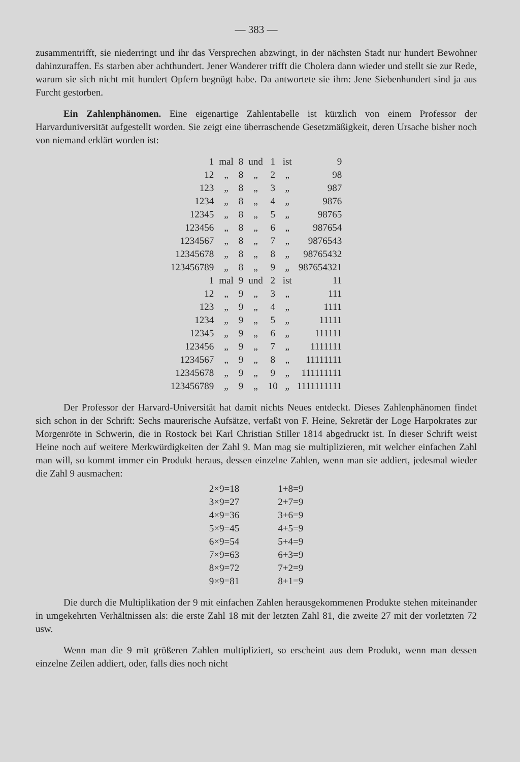— 383 —
zusammentrifft, sie niederringt und ihr das Versprechen abzwingt, in der nächsten Stadt nur hundert Bewohner dahinzuraffen. Es starben aber achthundert. Jener Wanderer trifft die Cholera dann wieder und stellt sie zur Rede, warum sie sich nicht mit hundert Opfern begnügt habe. Da antwortete sie ihm: Jene Siebenhundert sind ja aus Furcht gestorben.
Ein Zahlenphänomen. Eine eigenartige Zahlentabelle ist kürzlich von einem Professor der Harvarduniversität aufgestellt worden. Sie zeigt eine überraschende Gesetzmäßigkeit, deren Ursache bisher noch von niemand erklärt worden ist:
| 1 | mal | 8 | und | 1 | ist | 9 |
| 12 | „ | 8 | „ | 2 | „ | 98 |
| 123 | „ | 8 | „ | 3 | „ | 987 |
| 1234 | „ | 8 | „ | 4 | „ | 9876 |
| 12345 | „ | 8 | „ | 5 | „ | 98765 |
| 123456 | „ | 8 | „ | 6 | „ | 987654 |
| 1234567 | „ | 8 | „ | 7 | „ | 9876543 |
| 12345678 | „ | 8 | „ | 8 | „ | 98765432 |
| 123456789 | „ | 8 | „ | 9 | „ | 987654321 |
| 1 | mal | 9 | und | 2 | ist | 11 |
| 12 | „ | 9 | „ | 3 | „ | 111 |
| 123 | „ | 9 | „ | 4 | „ | 1111 |
| 1234 | „ | 9 | „ | 5 | „ | 11111 |
| 12345 | „ | 9 | „ | 6 | „ | 111111 |
| 123456 | „ | 9 | „ | 7 | „ | 1111111 |
| 1234567 | „ | 9 | „ | 8 | „ | 11111111 |
| 12345678 | „ | 9 | „ | 9 | „ | 111111111 |
| 123456789 | „ | 9 | „ | 10 | „ | 1111111111 |
Der Professor der Harvard-Universität hat damit nichts Neues entdeckt. Dieses Zahlenphänomen findet sich schon in der Schrift: Sechs maurerische Aufsätze, verfaßt von F. Heine, Sekretär der Loge Harpokrates zur Morgenröte in Schwerin, die in Rostock bei Karl Christian Stiller 1814 abgedruckt ist. In dieser Schrift weist Heine noch auf weitere Merkwürdigkeiten der Zahl 9. Man mag sie multiplizieren, mit welcher einfachen Zahl man will, so kommt immer ein Produkt heraus, dessen einzelne Zahlen, wenn man sie addiert, jedesmal wieder die Zahl 9 ausmachen:
| 2×9=18 | 1+8=9 |
| 3×9=27 | 2+7=9 |
| 4×9=36 | 3+6=9 |
| 5×9=45 | 4+5=9 |
| 6×9=54 | 5+4=9 |
| 7×9=63 | 6+3=9 |
| 8×9=72 | 7+2=9 |
| 9×9=81 | 8+1=9 |
Die durch die Multiplikation der 9 mit einfachen Zahlen herausgekommenen Produkte stehen miteinander in umgekehrten Verhältnissen als: die erste Zahl 18 mit der letzten Zahl 81, die zweite 27 mit der vorletzten 72 usw.
Wenn man die 9 mit größeren Zahlen multipliziert, so erscheint aus dem Produkt, wenn man dessen einzelne Zeilen addiert, oder, falls dies noch nicht